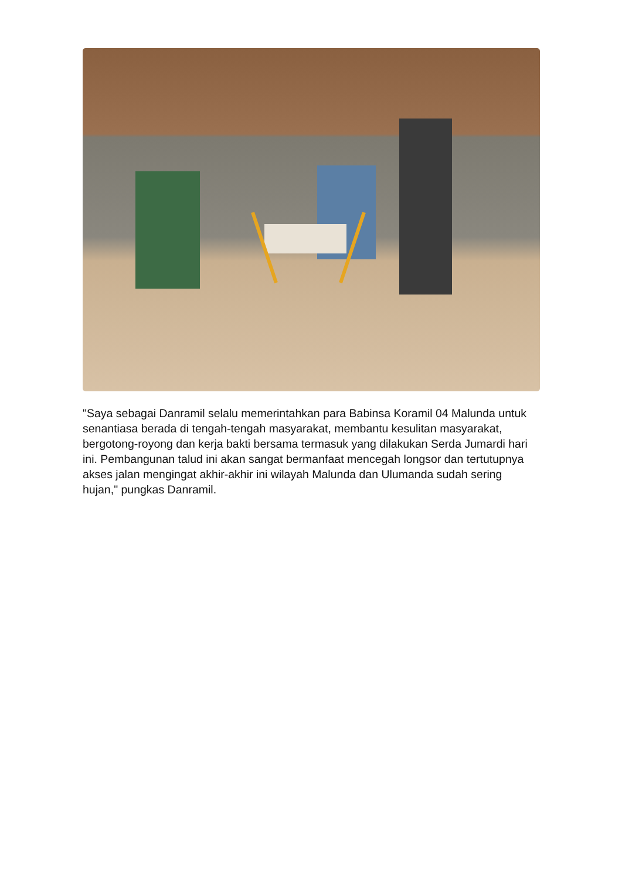"Saya sebagai Danramil selalu memerintahkan para Babinsa Koramil 04 Malunda untuk senantiasa berada di tengah-tengah masyarakat, membantu kesulitan masyarakat, bergotong-royong dan kerja bakti bersama termasuk yang dilakukan Serda Jumardi hari ini. Pembangunan talud ini akan sangat bermanfaat mencegah longsor dan tertutupnya akses jalan mengingat akhir-akhir ini wilayah Malunda dan Ulumanda sudah sering hujan," pungkas Danramil.